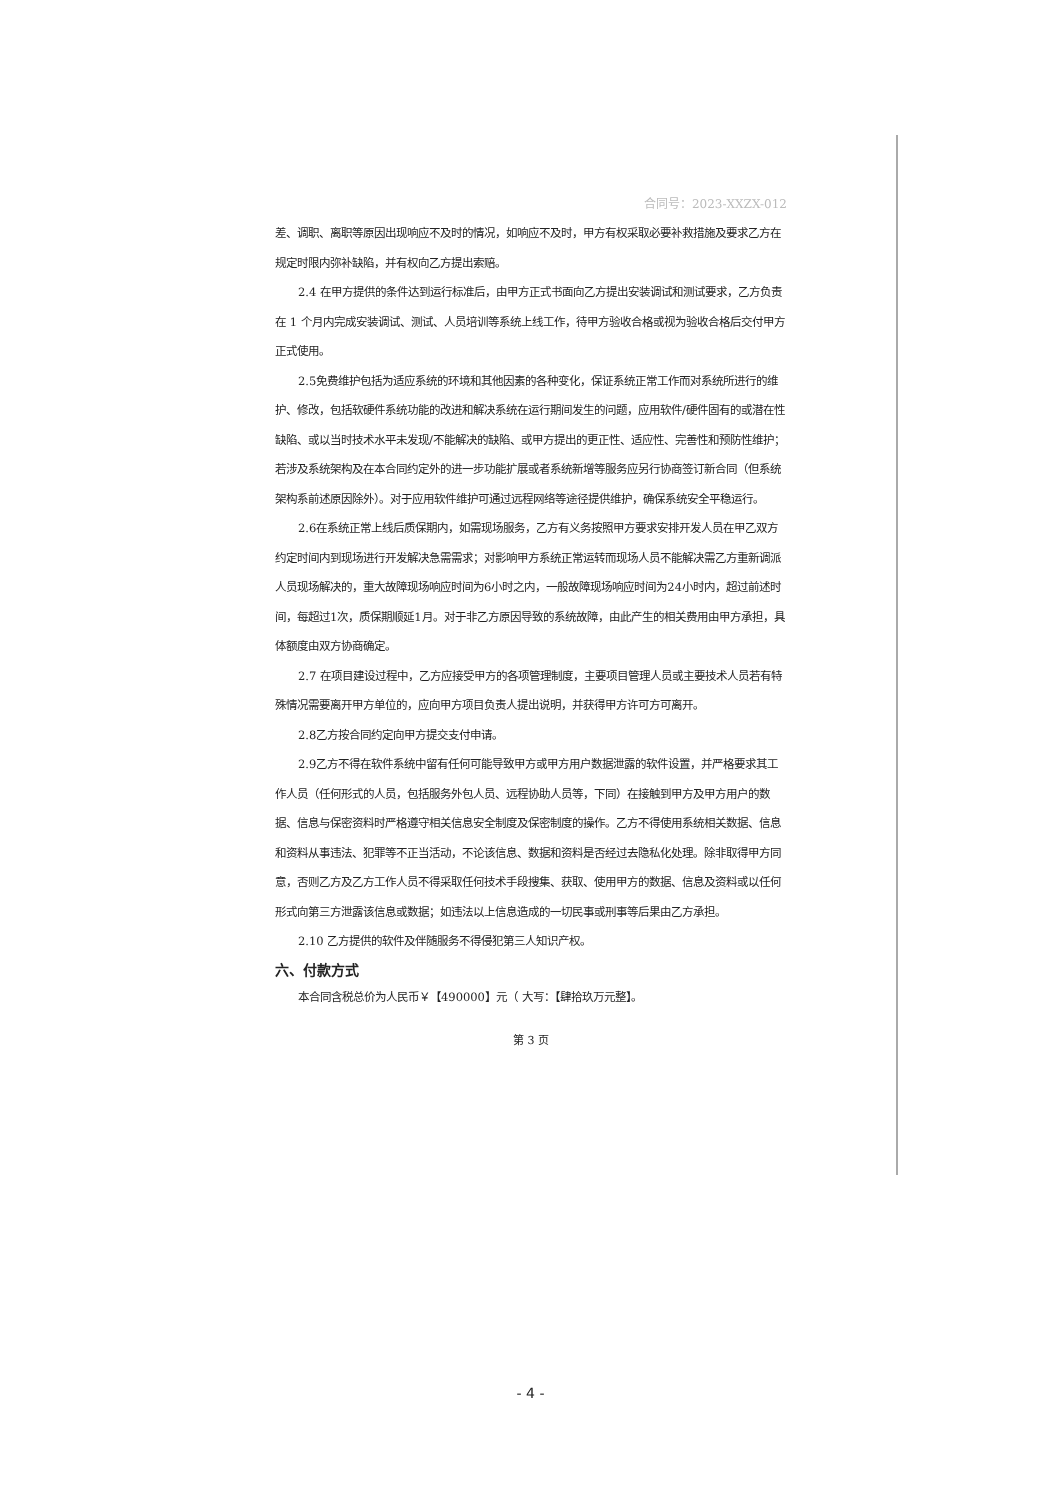合同号：2023-XXZX-012
差、调职、离职等原因出现响应不及时的情况，如响应不及时，甲方有权采取必要补救措施及要求乙方在规定时限内弥补缺陷，并有权向乙方提出索赔。
2.4 在甲方提供的条件达到运行标准后，由甲方正式书面向乙方提出安装调试和测试要求，乙方负责在 1 个月内完成安装调试、测试、人员培训等系统上线工作，待甲方验收合格或视为验收合格后交付甲方正式使用。
2.5免费维护包括为适应系统的环境和其他因素的各种变化，保证系统正常工作而对系统所进行的维护、修改，包括软硬件系统功能的改进和解决系统在运行期间发生的问题，应用软件/硬件固有的或潜在性缺陷、或以当时技术水平未发现/不能解决的缺陷、或甲方提出的更正性、适应性、完善性和预防性维护；若涉及系统架构及在本合同约定外的进一步功能扩展或者系统新增等服务应另行协商签订新合同（但系统架构系前述原因除外）。对于应用软件维护可通过远程网络等途径提供维护，确保系统安全平稳运行。
2.6在系统正常上线后质保期内，如需现场服务，乙方有义务按照甲方要求安排开发人员在甲乙双方约定时间内到现场进行开发解决急需需求；对影响甲方系统正常运转而现场人员不能解决需乙方重新调派人员现场解决的，重大故障现场响应时间为6小时之内，一般故障现场响应时间为24小时内，超过前述时间，每超过1次，质保期顺延1月。对于非乙方原因导致的系统故障，由此产生的相关费用由甲方承担，具体额度由双方协商确定。
2.7 在项目建设过程中，乙方应接受甲方的各项管理制度，主要项目管理人员或主要技术人员若有特殊情况需要离开甲方单位的，应向甲方项目负责人提出说明，并获得甲方许可方可离开。
2.8乙方按合同约定向甲方提交支付申请。
2.9乙方不得在软件系统中留有任何可能导致甲方或甲方用户数据泄露的软件设置，并严格要求其工作人员（任何形式的人员，包括服务外包人员、远程协助人员等，下同）在接触到甲方及甲方用户的数据、信息与保密资料时严格遵守相关信息安全制度及保密制度的操作。乙方不得使用系统相关数据、信息和资料从事违法、犯罪等不正当活动，不论该信息、数据和资料是否经过去隐私化处理。除非取得甲方同意，否则乙方及乙方工作人员不得采取任何技术手段搜集、获取、使用甲方的数据、信息及资料或以任何形式向第三方泄露该信息或数据；如违法以上信息造成的一切民事或刑事等后果由乙方承担。
2.10 乙方提供的软件及伴随服务不得侵犯第三人知识产权。
六、付款方式
本合同含税总价为人民币￥【490000】元（ 大写：【肆拾玖万元整】。
第 3 页
- 4 -